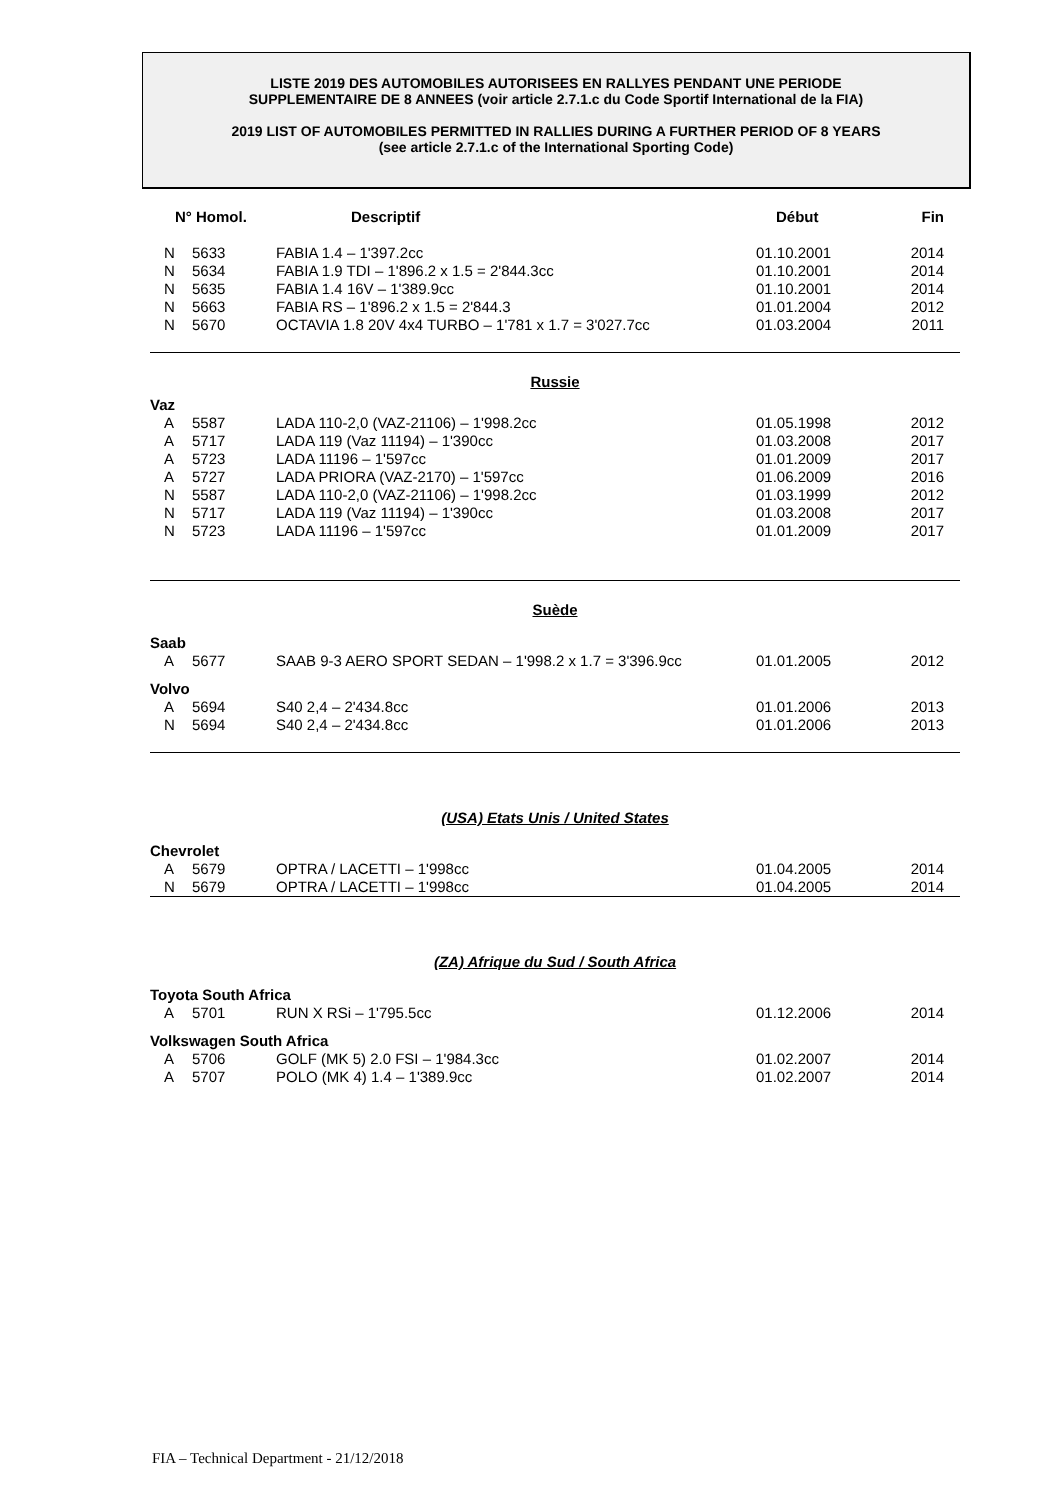LISTE 2019 DES AUTOMOBILES AUTORISEES EN RALLYES PENDANT UNE PERIODE
SUPPLEMENTAIRE DE 8 ANNEES (voir article 2.7.1.c du Code Sportif International de la FIA)
2019 LIST OF AUTOMOBILES PERMITTED IN RALLIES DURING A FURTHER PERIOD OF 8 YEARS
(see article 2.7.1.c of the International Sporting Code)
| N° Homol. | | Descriptif | Début | Fin |
| --- | --- | --- | --- | --- |
| N | 5633 | FABIA 1.4 – 1'397.2cc | 01.10.2001 | 2014 |
| N | 5634 | FABIA 1.9 TDI – 1'896.2 x 1.5 = 2'844.3cc | 01.10.2001 | 2014 |
| N | 5635 | FABIA 1.4 16V – 1'389.9cc | 01.10.2001 | 2014 |
| N | 5663 | FABIA RS – 1'896.2 x 1.5 = 2'844.3 | 01.01.2004 | 2012 |
| N | 5670 | OCTAVIA 1.8 20V 4x4 TURBO – 1'781 x 1.7 = 3'027.7cc | 01.03.2004 | 2011 |
Russie
| Vaz | | | | |
| A | 5587 | LADA 110-2,0 (VAZ-21106) – 1'998.2cc | 01.05.1998 | 2012 |
| A | 5717 | LADA 119 (Vaz 11194) – 1'390cc | 01.03.2008 | 2017 |
| A | 5723 | LADA 11196 – 1'597cc | 01.01.2009 | 2017 |
| A | 5727 | LADA PRIORA (VAZ-2170) – 1'597cc | 01.06.2009 | 2016 |
| N | 5587 | LADA 110-2,0 (VAZ-21106) – 1'998.2cc | 01.03.1999 | 2012 |
| N | 5717 | LADA 119 (Vaz 11194) – 1'390cc | 01.03.2008 | 2017 |
| N | 5723 | LADA 11196 – 1'597cc | 01.01.2009 | 2017 |
Suède
| Saab | | | | |
| A | 5677 | SAAB 9-3 AERO SPORT SEDAN – 1'998.2 x 1.7 = 3'396.9cc | 01.01.2005 | 2012 |
| Volvo | | | | |
| A | 5694 | S40 2,4 – 2'434.8cc | 01.01.2006 | 2013 |
| N | 5694 | S40 2,4 – 2'434.8cc | 01.01.2006 | 2013 |
(USA) Etats Unis / United States
| Chevrolet | | | | |
| A | 5679 | OPTRA / LACETTI – 1'998cc | 01.04.2005 | 2014 |
| N | 5679 | OPTRA / LACETTI – 1'998cc | 01.04.2005 | 2014 |
(ZA) Afrique du Sud / South Africa
| Toyota South Africa | | | | |
| A | 5701 | RUN X RSi – 1'795.5cc | 01.12.2006 | 2014 |
| Volkswagen South Africa | | | | |
| A | 5706 | GOLF (MK 5) 2.0 FSI – 1'984.3cc | 01.02.2007 | 2014 |
| A | 5707 | POLO (MK 4) 1.4 – 1'389.9cc | 01.02.2007 | 2014 |
FIA – Technical Department - 21/12/2018